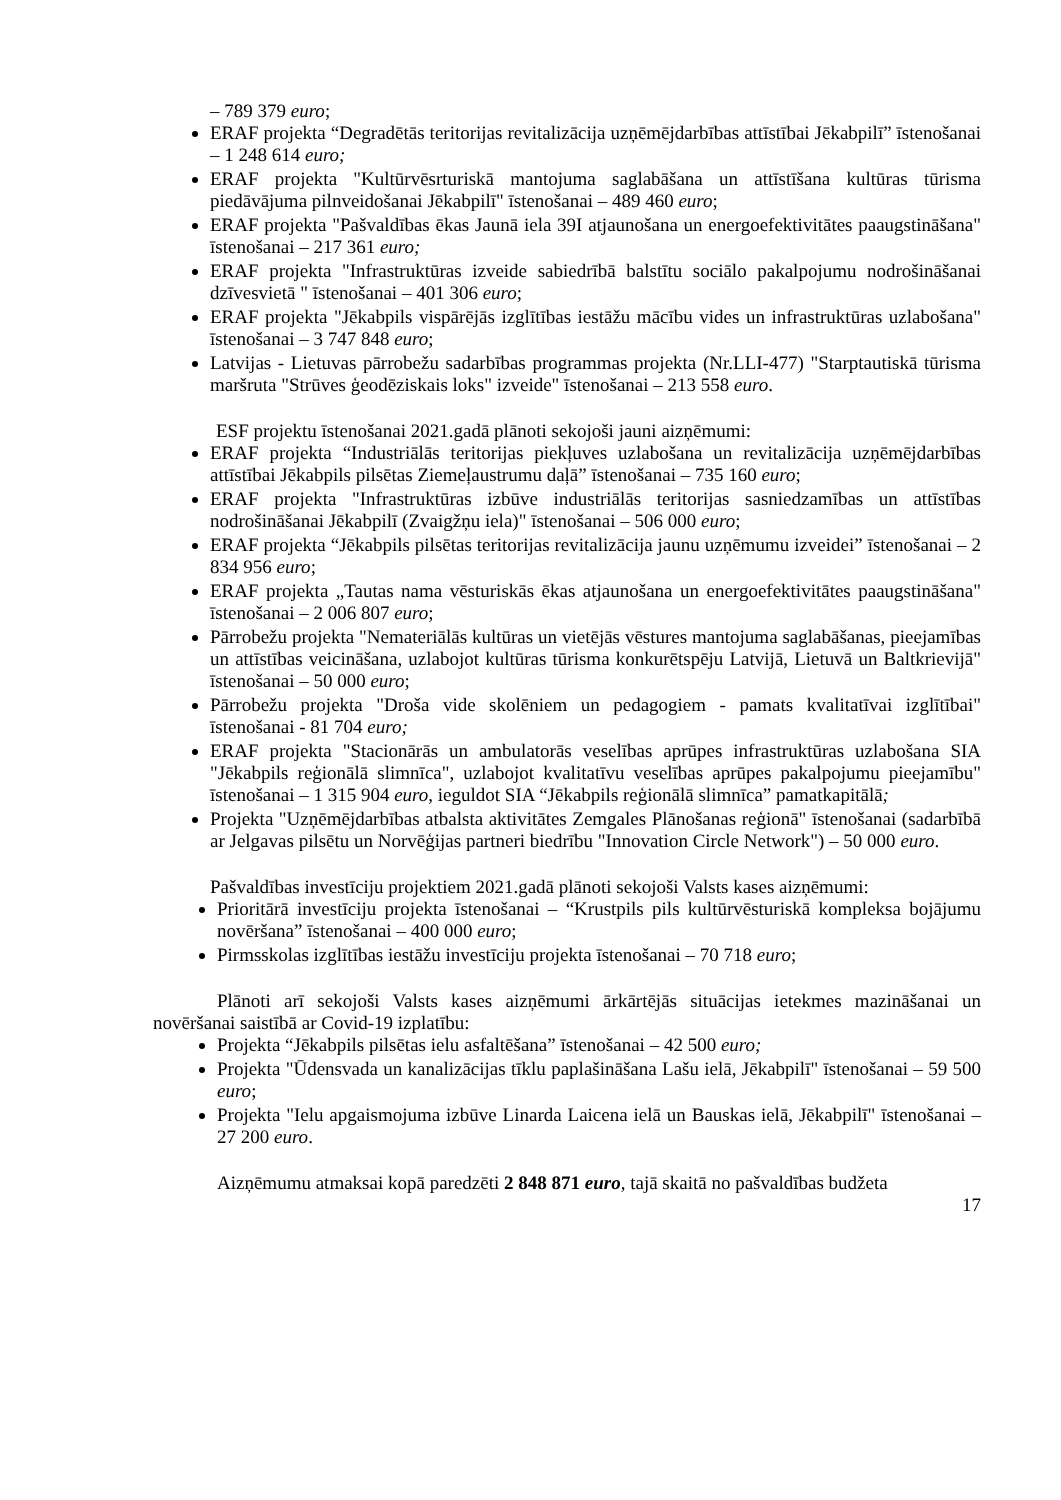– 789 379 euro;
ERAF projekta “Degradētās teritorijas revitalizācija uzņēmējdarbības attīstībai Jēkabpilī” īstenošanai – 1 248 614 euro;
ERAF projekta "Kultūrvēsrturiskā mantojuma saglabāšana un attīstīšana kultūras tūrisma piedāvājuma pilnveidošanai Jēkabpilī" īstenošanai – 489 460 euro;
ERAF projekta "Pašvaldības ēkas Jaunā iela 39I atjaunošana un energoefektivitātes paaugstināšana" īstenošanai – 217 361 euro;
ERAF projekta "Infrastruktūras izveide sabiedrībā balstītu sociālo pakalpojumu nodrošināšanai dzīvesvietā " īstenošanai – 401 306 euro;
ERAF projekta "Jēkabpils vispārējās izglītības iestāžu mācību vides un infrastruktūras uzlabošana" īstenošanai – 3 747 848 euro;
Latvijas - Lietuvas pārrobežu sadarbības programmas projekta (Nr.LLI-477) "Starptautiskā tūrisma maršruta "Strūves ģeodēziskais loks" izveide" īstenošanai – 213 558 euro.
ESF projektu īstenošanai 2021.gadā plānoti sekojoši jauni aizņēmumi:
ERAF projekta “Industriālās teritorijas piekļuves uzlabošana un revitalizācija uzņēmējdarbības attīstībai Jēkabpils pilsētas Ziemeļaustrumu daļā” īstenošanai – 735 160 euro;
ERAF projekta "Infrastruktūras izbūve industriālās teritorijas sasniedzamības un attīstības nodrošināšanai Jēkabpilī (Zvaigžņu iela)" īstenošanai – 506 000 euro;
ERAF projekta “Jēkabpils pilsētas teritorijas revitalizācija jaunu uzņēmumu izveidei” īstenošanai – 2 834 956 euro;
ERAF projekta „Tautas nama vēsturiskās ēkas atjaunošana un energoefektivitātes paaugstināšana" īstenošanai – 2 006 807 euro;
Pārrobežu projekta "Nemateriālās kultūras un vietējās vēstures mantojuma saglabāšanas, pieejamības un attīstības veicināšana, uzlabojot kultūras tūrisma konkurētspēju Latvijā, Lietuvā un Baltkrievijā" īstenošanai – 50 000 euro;
Pārrobežu projekta "Droša vide skolēniem un pedagogiem - pamats kvalitatīvai izglītībai" īstenošanai - 81 704 euro;
ERAF projekta "Stacionārās un ambulatorās veselības aprūpes infrastruktūras uzlabošana SIA "Jēkabpils reģionālā slimnīca", uzlabojot kvalitatīvu veselības aprūpes pakalpojumu pieejamību" īstenošanai – 1 315 904 euro, ieguldot SIA “Jēkabpils reģionālā slimnīca” pamatkapitālā;
Projekta "Uzņēmējdarbības atbalsta aktivitātes Zemgales Plānošanas reģionā" īstenošanai (sadarbībā ar Jelgavas pilsētu un Norvēģijas partneri biedrību "Innovation Circle Network") – 50 000 euro.
Pašvaldības investīciju projektiem 2021.gadā plānoti sekojoši Valsts kases aizņēmumi:
Prioritārā investīciju projekta īstenošanai – “Krustpils pils kultūrvēsturiskā kompleksa bojājumu novēršana” īstenošanai – 400 000 euro;
Pirmsskolas izglītības iestāžu investīciju projekta īstenošanai – 70 718 euro;
Plānoti arī sekojoši Valsts kases aizņēmumi ārkārtējās situācijas ietekmes mazināšanai un novēršanai saistībā ar Covid-19 izplatību:
Projekta “Jēkabpils pilsētas ielu asfaltēšana” īstenošanai – 42 500 euro;
Projekta "Ūdensvada un kanalizācijas tīklu paplašināšana Lašu ielā, Jēkabpilī" īstenošanai – 59 500 euro;
Projekta "Ielu apgaismojuma izbūve Linarda Laicena ielā un Bauskas ielā, Jēkabpilī" īstenošanai – 27 200 euro.
Aizņēmumu atmaksai kopā paredzēti 2 848 871 euro, tajā skaitā no pašvaldības budžeta
17